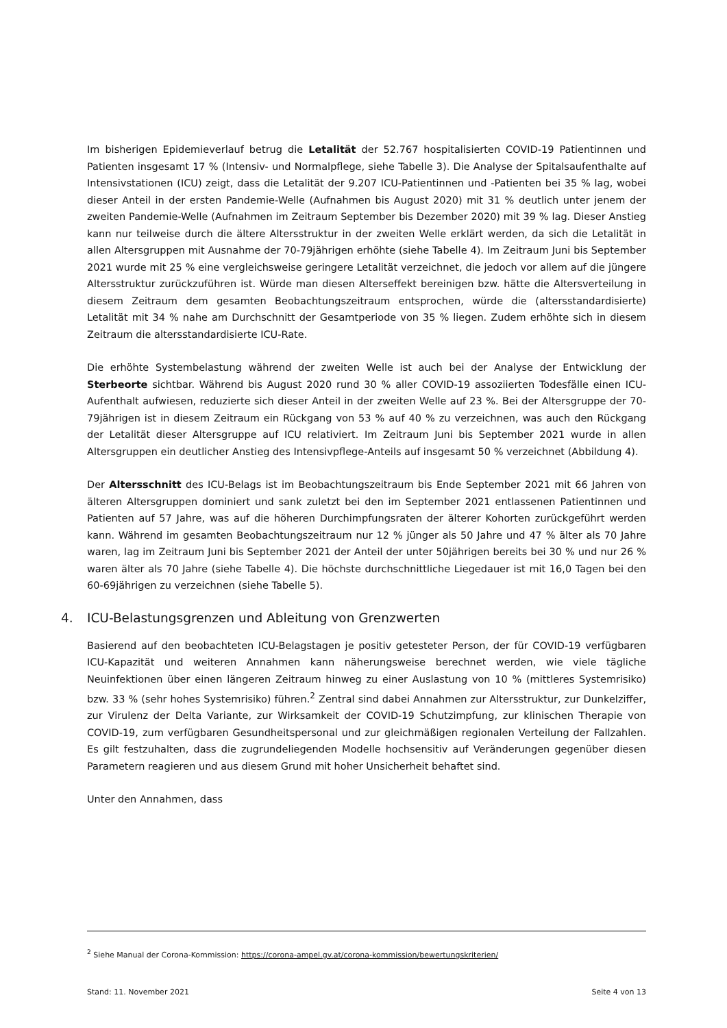Im bisherigen Epidemieverlauf betrug die Letalität der 52.767 hospitalisierten COVID-19 Patientinnen und Patienten insgesamt 17 % (Intensiv- und Normalpflege, siehe Tabelle 3). Die Analyse der Spitalsaufenthalte auf Intensivstationen (ICU) zeigt, dass die Letalität der 9.207 ICU-Patientinnen und -Patienten bei 35 % lag, wobei dieser Anteil in der ersten Pandemie-Welle (Aufnahmen bis August 2020) mit 31 % deutlich unter jenem der zweiten Pandemie-Welle (Aufnahmen im Zeitraum September bis Dezember 2020) mit 39 % lag. Dieser Anstieg kann nur teilweise durch die ältere Altersstruktur in der zweiten Welle erklärt werden, da sich die Letalität in allen Altersgruppen mit Ausnahme der 70-79jährigen erhöhte (siehe Tabelle 4). Im Zeitraum Juni bis September 2021 wurde mit 25 % eine vergleichsweise geringere Letalität verzeichnet, die jedoch vor allem auf die jüngere Altersstruktur zurückzuführen ist. Würde man diesen Alterseffekt bereinigen bzw. hätte die Altersverteilung in diesem Zeitraum dem gesamten Beobachtungszeitraum entsprochen, würde die (altersstandardisierte) Letalität mit 34 % nahe am Durchschnitt der Gesamtperiode von 35 % liegen. Zudem erhöhte sich in diesem Zeitraum die altersstandardisierte ICU-Rate.
Die erhöhte Systembelastung während der zweiten Welle ist auch bei der Analyse der Entwicklung der Sterbeorte sichtbar. Während bis August 2020 rund 30 % aller COVID-19 assoziierten Todesfälle einen ICU-Aufenthalt aufwiesen, reduzierte sich dieser Anteil in der zweiten Welle auf 23 %. Bei der Altersgruppe der 70-79jährigen ist in diesem Zeitraum ein Rückgang von 53 % auf 40 % zu verzeichnen, was auch den Rückgang der Letalität dieser Altersgruppe auf ICU relativiert. Im Zeitraum Juni bis September 2021 wurde in allen Altersgruppen ein deutlicher Anstieg des Intensivpflege-Anteils auf insgesamt 50 % verzeichnet (Abbildung 4).
Der Altersschnitt des ICU-Belags ist im Beobachtungszeitraum bis Ende September 2021 mit 66 Jahren von älteren Altersgruppen dominiert und sank zuletzt bei den im September 2021 entlassenen Patientinnen und Patienten auf 57 Jahre, was auf die höheren Durchimpfungsraten der älterer Kohorten zurückgeführt werden kann. Während im gesamten Beobachtungszeitraum nur 12 % jünger als 50 Jahre und 47 % älter als 70 Jahre waren, lag im Zeitraum Juni bis September 2021 der Anteil der unter 50jährigen bereits bei 30 % und nur 26 % waren älter als 70 Jahre (siehe Tabelle 4). Die höchste durchschnittliche Liegedauer ist mit 16,0 Tagen bei den 60-69jährigen zu verzeichnen (siehe Tabelle 5).
4. ICU-Belastungsgrenzen und Ableitung von Grenzwerten
Basierend auf den beobachteten ICU-Belagstagen je positiv getesteter Person, der für COVID-19 verfügbaren ICU-Kapazität und weiteren Annahmen kann näherungsweise berechnet werden, wie viele tägliche Neuinfektionen über einen längeren Zeitraum hinweg zu einer Auslastung von 10 % (mittleres Systemrisiko) bzw. 33 % (sehr hohes Systemrisiko) führen.<sup>2</sup> Zentral sind dabei Annahmen zur Altersstruktur, zur Dunkelziffer, zur Virulenz der Delta Variante, zur Wirksamkeit der COVID-19 Schutzimpfung, zur klinischen Therapie von COVID-19, zum verfügbaren Gesundheitspersonal und zur gleichmäßigen regionalen Verteilung der Fallzahlen. Es gilt festzuhalten, dass die zugrundeliegenden Modelle hochsensitiv auf Veränderungen gegenüber diesen Parametern reagieren und aus diesem Grund mit hoher Unsicherheit behaftet sind.
Unter den Annahmen, dass
<sup>2</sup> Siehe Manual der Corona-Kommission: https://corona-ampel.gv.at/corona-kommission/bewertungskriterien/
Stand: 11. November 2021 Seite 4 von 13